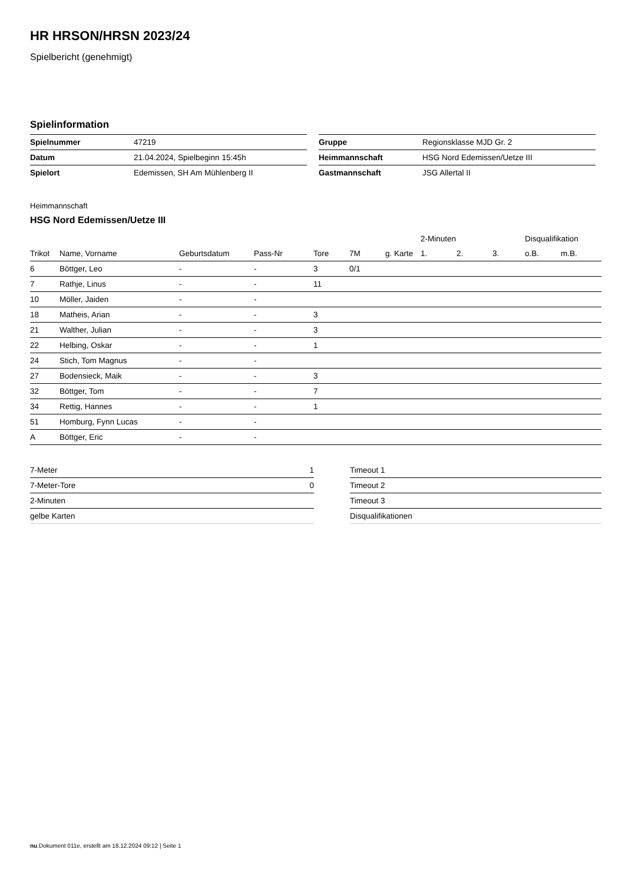HR HRSON/HRSN 2023/24
Spielbericht (genehmigt)
Spielinformation
| Spielnummer | 47219 |
| Datum | 21.04.2024, Spielbeginn 15:45h |
| Spielort | Edemissen, SH Am Mühlenberg II |
| Gruppe | Regionsklasse MJD Gr. 2 |
| Heimmannschaft | HSG Nord Edemissen/Uetze III |
| Gastmannschaft | JSG Allertal II |
Heimmannschaft
HSG Nord Edemissen/Uetze III
| | | | | | | | 2-Minuten | | | Disqualifikation | |
| --- | --- | --- | --- | --- | --- | --- | --- | --- | --- | --- | --- |
| Trikot | Name, Vorname | Geburtsdatum | Pass-Nr | Tore | 7M | g. Karte | 1. | 2. | 3. | o.B. | m.B. |
| 6 | Böttger, Leo | - | - | 3 | 0/1 | | | | | | |
| 7 | Rathje, Linus | - | - | 11 | | | | | | | |
| 10 | Möller, Jaiden | - | - | | | | | | | | |
| 18 | Matheis, Arian | - | - | 3 | | | | | | | |
| 21 | Walther, Julian | - | - | 3 | | | | | | | |
| 22 | Helbing, Oskar | - | - | 1 | | | | | | | |
| 24 | Stich, Tom Magnus | - | - | | | | | | | | |
| 27 | Bodensieck, Maik | - | - | 3 | | | | | | | |
| 32 | Böttger, Tom | - | - | 7 | | | | | | | |
| 34 | Rettig, Hannes | - | - | 1 | | | | | | | |
| 51 | Homburg, Fynn Lucas | - | - | | | | | | | | |
| A | Böttger, Eric | - | - | | | | | | | | |
| 7-Meter | 1 |
| 7-Meter-Tore | 0 |
| 2-Minuten | |
| gelbe Karten | |
| Timeout 1 |
| Timeout 2 |
| Timeout 3 |
| Disqualifikationen |
nu.Dokument 011e, erstellt am 18.12.2024 09:12 | Seite 1